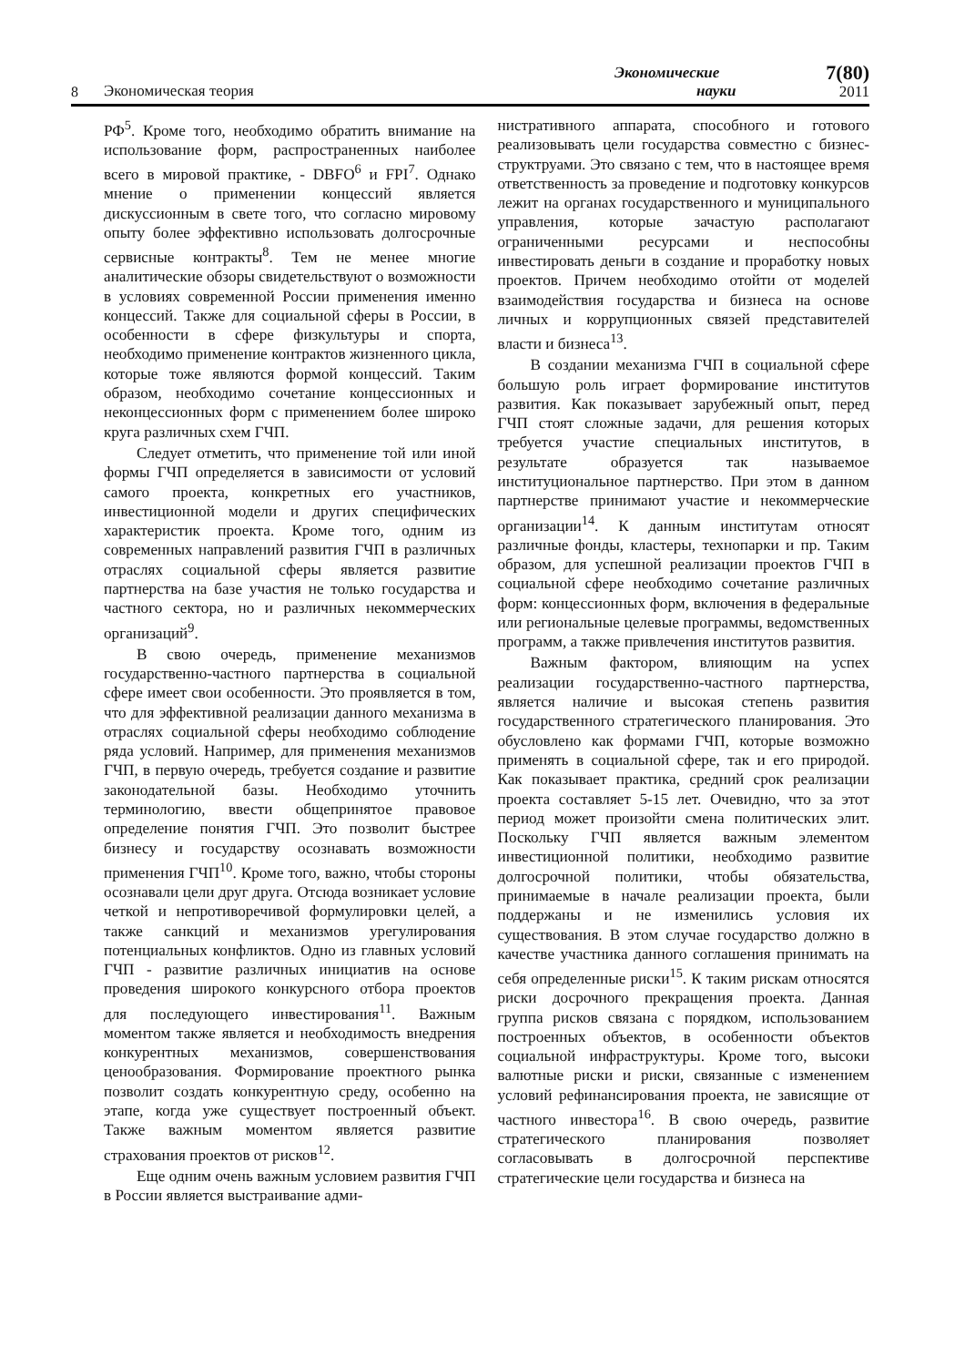8
Экономическая теория
Экономические
науки
7(80)
2011
РФ<sup>5</sup>. Кроме того, необходимо обратить внимание на использование форм, распространенных наиболее всего в мировой практике, - DBFO<sup>6</sup> и FPI<sup>7</sup>. Однако мнение о применении концессий является дискуссионным в свете того, что согласно мировому опыту более эффективно использовать долгосрочные сервисные контракты<sup>8</sup>. Тем не менее многие аналитические обзоры свидетельствуют о возможности в условиях современной России применения именно концессий. Также для социальной сферы в России, в особенности в сфере физкультуры и спорта, необходимо применение контрактов жизненного цикла, которые тоже являются формой концессий. Таким образом, необходимо сочетание концессионных и неконцессионных форм с применением более широко круга различных схем ГЧП.
Следует отметить, что применение той или иной формы ГЧП определяется в зависимости от условий самого проекта, конкретных его участников, инвестиционной модели и других специфических характеристик проекта. Кроме того, одним из современных направлений развития ГЧП в различных отраслях социальной сферы является развитие партнерства на базе участия не только государства и частного сектора, но и различных некоммерческих организаций<sup>9</sup>.
В свою очередь, применение механизмов государственно-частного партнерства в социальной сфере имеет свои особенности. Это проявляется в том, что для эффективной реализации данного механизма в отраслях социальной сферы необходимо соблюдение ряда условий. Например, для применения механизмов ГЧП, в первую очередь, требуется создание и развитие законодательной базы. Необходимо уточнить терминологию, ввести общепринятое правовое определение понятия ГЧП. Это позволит быстрее бизнесу и государству осознавать возможности применения ГЧП<sup>10</sup>. Кроме того, важно, чтобы стороны осознавали цели друг друга. Отсюда возникает условие четкой и непротиворечивой формулировки целей, а также санкций и механизмов урегулирования потенциальных конфликтов. Одно из главных условий ГЧП - развитие различных инициатив на основе проведения широкого конкурсного отбора проектов для последующего инвестирования<sup>11</sup>. Важным моментом также является и необходимость внедрения конкурентных механизмов, совершенствования ценообразования. Формирование проектного рынка позволит создать конкурентную среду, особенно на этапе, когда уже существует построенный объект. Также важным моментом является развитие страхования проектов от рисков<sup>12</sup>.
Еще одним очень важным условием развития ГЧП в России является выстраивание адми-
нистративного аппарата, способного и готового реализовывать цели государства совместно с бизнес-структруами. Это связано с тем, что в настоящее время ответственность за проведение и подготовку конкурсов лежит на органах государственного и муниципального управления, которые зачастую располагают ограниченными ресурсами и неспособны инвестировать деньги в создание и проработку новых проектов. Причем необходимо отойти от моделей взаимодействия государства и бизнеса на основе личных и коррупционных связей представителей власти и бизнеса<sup>13</sup>.
В создании механизма ГЧП в социальной сфере большую роль играет формирование институтов развития. Как показывает зарубежный опыт, перед ГЧП стоят сложные задачи, для решения которых требуется участие специальных институтов, в результате образуется так называемое институциональное партнерство. При этом в данном партнерстве принимают участие и некоммерческие организации<sup>14</sup>. К данным институтам относят различные фонды, кластеры, технопарки и пр. Таким образом, для успешной реализации проектов ГЧП в социальной сфере необходимо сочетание различных форм: концессионных форм, включения в федеральные или региональные целевые программы, ведомственных программ, а также привлечения институтов развития.
Важным фактором, влияющим на успех реализации государственно-частного партнерства, является наличие и высокая степень развития государственного стратегического планирования. Это обусловлено как формами ГЧП, которые возможно применять в социальной сфере, так и его природой. Как показывает практика, средний срок реализации проекта составляет 5-15 лет. Очевидно, что за этот период может произойти смена политических элит. Поскольку ГЧП является важным элементом инвестиционной политики, необходимо развитие долгосрочной политики, чтобы обязательства, принимаемые в начале реализации проекта, были поддержаны и не изменились условия их существования. В этом случае государство должно в качестве участника данного соглашения принимать на себя определенные риски<sup>15</sup>. К таким рискам относятся риски досрочного прекращения проекта. Данная группа рисков связана с порядком, использованием построенных объектов, в особенности объектов социальной инфраструктуры. Кроме того, высоки валютные риски и риски, связанные с изменением условий рефинансирования проекта, не зависящие от частного инвестора<sup>16</sup>. В свою очередь, развитие стратегического планирования позволяет согласовывать в долгосрочной перспективе стратегические цели государства и бизнеса на